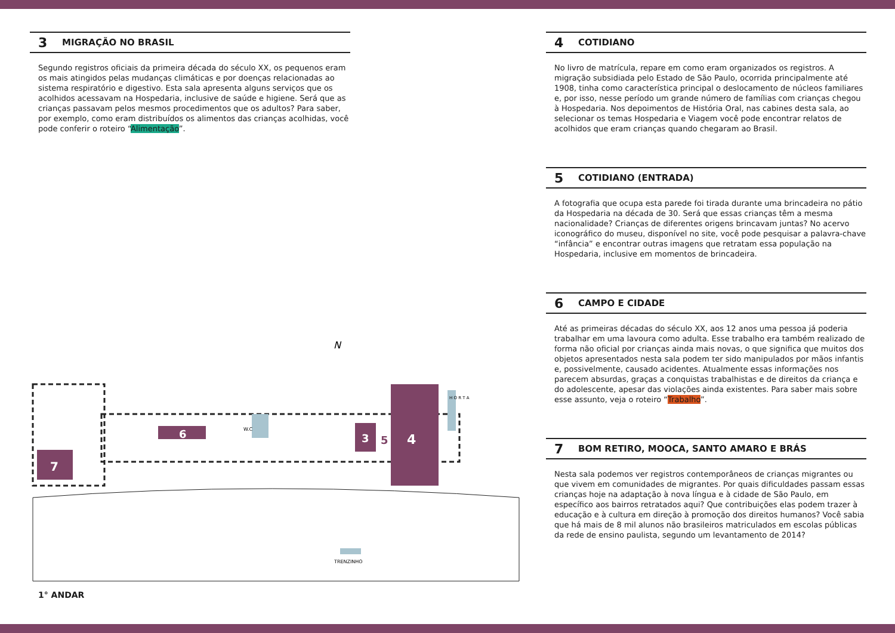3 MIGRAÇÃO NO BRASIL
Segundo registros oficiais da primeira década do século XX, os pequenos eram os mais atingidos pelas mudanças climáticas e por doenças relacionadas ao sistema respiratório e digestivo. Esta sala apresenta alguns serviços que os acolhidos acessavam na Hospedaria, inclusive de saúde e higiene. Será que as crianças passavam pelos mesmos procedimentos que os adultos? Para saber, por exemplo, como eram distribuídos os alimentos das crianças acolhidas, você pode conferir o roteiro “Alimentação”.
4
7
6
3
5
W.C
H O R T A
N
TRENZINHO
1° ANDAR
4 COTIDIANO
No livro de matrícula, repare em como eram organizados os registros. A migração subsidiada pelo Estado de São Paulo, ocorrida principalmente até 1908, tinha como característica principal o deslocamento de núcleos familiares e, por isso, nesse período um grande número de famílias com crianças chegou à Hospedaria. Nos depoimentos de História Oral, nas cabines desta sala, ao selecionar os temas Hospedaria e Viagem você pode encontrar relatos de acolhidos que eram crianças quando chegaram ao Brasil.
5 COTIDIANO (ENTRADA)
A fotografia que ocupa esta parede foi tirada durante uma brincadeira no pátio da Hospedaria na década de 30. Será que essas crianças têm a mesma nacionalidade? Crianças de diferentes origens brincavam juntas? No acervo iconográfico do museu, disponível no site, você pode pesquisar a palavra-chave “infância” e encontrar outras imagens que retratam essa população na Hospedaria, inclusive em momentos de brincadeira.
6 CAMPO E CIDADE
Até as primeiras décadas do século XX, aos 12 anos uma pessoa já poderia trabalhar em uma lavoura como adulta. Esse trabalho era também realizado de forma não oficial por crianças ainda mais novas, o que significa que muitos dos objetos apresentados nesta sala podem ter sido manipulados por mãos infantis e, possivelmente, causado acidentes. Atualmente essas informações nos parecem absurdas, graças a conquistas trabalhistas e de direitos da criança e do adolescente, apesar das violações ainda existentes. Para saber mais sobre esse assunto, veja o roteiro “Trabalho”.
7 BOM RETIRO, MOOCA, SANTO AMARO E BRÁS
Nesta sala podemos ver registros contemporâneos de crianças migrantes ou que vivem em comunidades de migrantes. Por quais dificuldades passam essas crianças hoje na adaptação à nova língua e à cidade de São Paulo, em específico aos bairros retratados aqui? Que contribuições elas podem trazer à educação e à cultura em direção à promoção dos direitos humanos? Você sabia que há mais de 8 mil alunos não brasileiros matriculados em escolas públicas da rede de ensino paulista, segundo um levantamento de 2014?